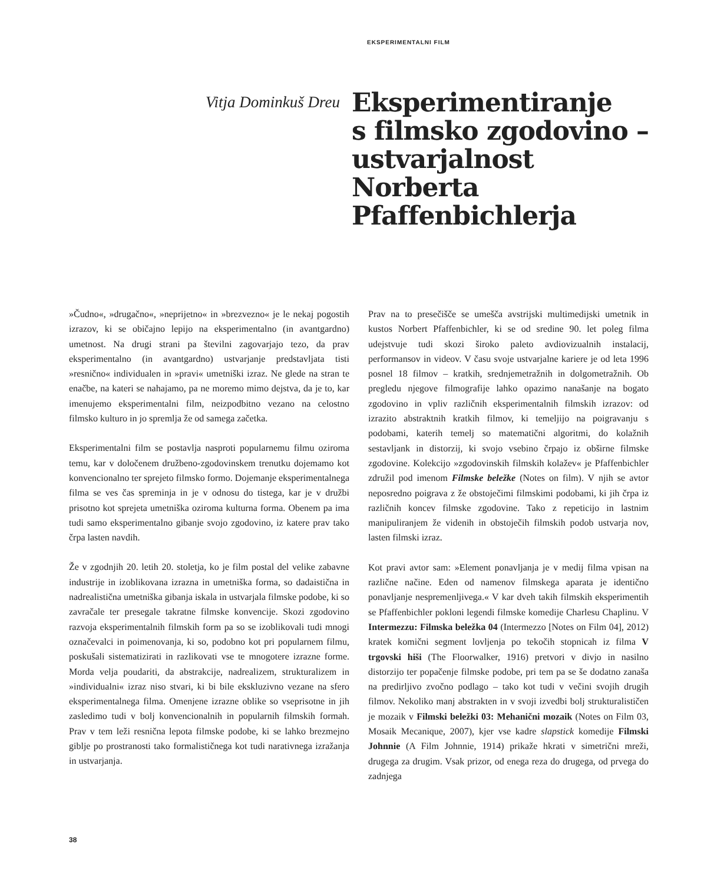EKSPERIMENTALNI FILM
Vitja Dominkuš Dreu
Eksperimentiranje
s filmsko zgodovino –
ustvarjalnost
Norberta
Pfaffenbichlerja
»Čudno«, »drugačno«, »neprijetno« in »brezvezno« je le nekaj pogostih izrazov, ki se običajno lepijo na eksperimentalno (in avantgardno) umetnost. Na drugi strani pa številni zagovarjajo tezo, da prav eksperimentalno (in avantgardno) ustvarjanje predstavljata tisti »resnično« individualen in »pravi« umetniški izraz. Ne glede na stran te enačbe, na kateri se nahajamo, pa ne moremo mimo dejstva, da je to, kar imenujemo eksperimentalni film, neizpodbitno vezano na celostno filmsko kulturo in jo spremlja že od samega začetka.
Eksperimentalni film se postavlja nasproti popularnemu filmu oziroma temu, kar v določenem družbeno-zgodovinskem trenutku dojemamo kot konvencionalno ter sprejeto filmsko formo. Dojemanje eksperimentalnega filma se ves čas spreminja in je v odnosu do tistega, kar je v družbi prisotno kot sprejeta umetniška oziroma kulturna forma. Obenem pa ima tudi samo eksperimentalno gibanje svojo zgodovino, iz katere prav tako črpa lasten navdih.
Že v zgodnjih 20. letih 20. stoletja, ko je film postal del velike zabavne industrije in izoblikovana izrazna in umetniška forma, so dadaistična in nadrealistična umetniška gibanja iskala in ustvarjala filmske podobe, ki so zavračale ter presegale takratne filmske konvencije. Skozi zgodovino razvoja eksperimentalnih filmskih form pa so se izoblikovali tudi mnogi označevalci in poimenovanja, ki so, podobno kot pri popularnem filmu, poskušali sistematizirati in razlikovati vse te mnogotere izrazne forme. Morda velja poudariti, da abstrakcije, nadrealizem, strukturalizem in »individualni« izraz niso stvari, ki bi bile ekskluzivno vezane na sfero eksperimentalnega filma. Omenjene izrazne oblike so vseprisotne in jih zasledimo tudi v bolj konvencionalnih in popularnih filmskih formah. Prav v tem leži resnična lepota filmske podobe, ki se lahko brezmejno giblje po prostranosti tako formalističnega kot tudi narativnega izražanja in ustvarjanja.
Prav na to presečišče se umešča avstrijski multimedijski umetnik in kustos Norbert Pfaffenbichler, ki se od sredine 90. let poleg filma udejstvuje tudi skozi široko paleto avdiovizualnih instalacij, performansov in videov. V času svoje ustvarjalne kariere je od leta 1996 posnel 18 filmov – kratkih, srednjemetražnih in dolgometražnih. Ob pregledu njegove filmografije lahko opazimo nanašanje na bogato zgodovino in vpliv različnih eksperimentalnih filmskih izrazov: od izrazito abstraktnih kratkih filmov, ki temeljijo na poigravanju s podobami, katerih temelj so matematični algoritmi, do kolažnih sestavljank in distorzij, ki svojo vsebino črpajo iz obširne filmske zgodovine. Kolekcijo »zgodovinskih filmskih kolažev« je Pfaffenbichler združil pod imenom Filmske beležke (Notes on film). V njih se avtor neposredno poigrava z že obstoječimi filmskimi podobami, ki jih črpa iz različnih koncev filmske zgodovine. Tako z repeticijo in lastnim manipuliranjem že videnih in obstoječih filmskih podob ustvarja nov, lasten filmski izraz.
Kot pravi avtor sam: »Element ponavljanja je v medij filma vpisan na različne načine. Eden od namenov filmskega aparata je identično ponavljanje nespremenljivega.« V kar dveh takih filmskih eksperimentih se Pfaffenbichler pokloni legendi filmske komedije Charlesu Chaplinu. V Intermezzu: Filmska beležka 04 (Intermezzo [Notes on Film 04], 2012) kratek komični segment lovljenja po tekočih stopnicah iz filma V trgovski hiši (The Floorwalker, 1916) pretvori v divjo in nasilno distorzijo ter popačenje filmske podobe, pri tem pa se še dodatno zanaša na predirljivo zvočno podlago – tako kot tudi v večini svojih drugih filmov. Nekoliko manj abstrakten in v svoji izvedbi bolj strukturalističen je mozaik v Filmski beležki 03: Mehanični mozaik (Notes on Film 03, Mosaik Mecanique, 2007), kjer vse kadre slapstick komedije Filmski Johnnie (A Film Johnnie, 1914) prikaže hkrati v simetrični mreži, drugega za drugim. Vsak prizor, od enega reza do drugega, od prvega do zadnjega
38